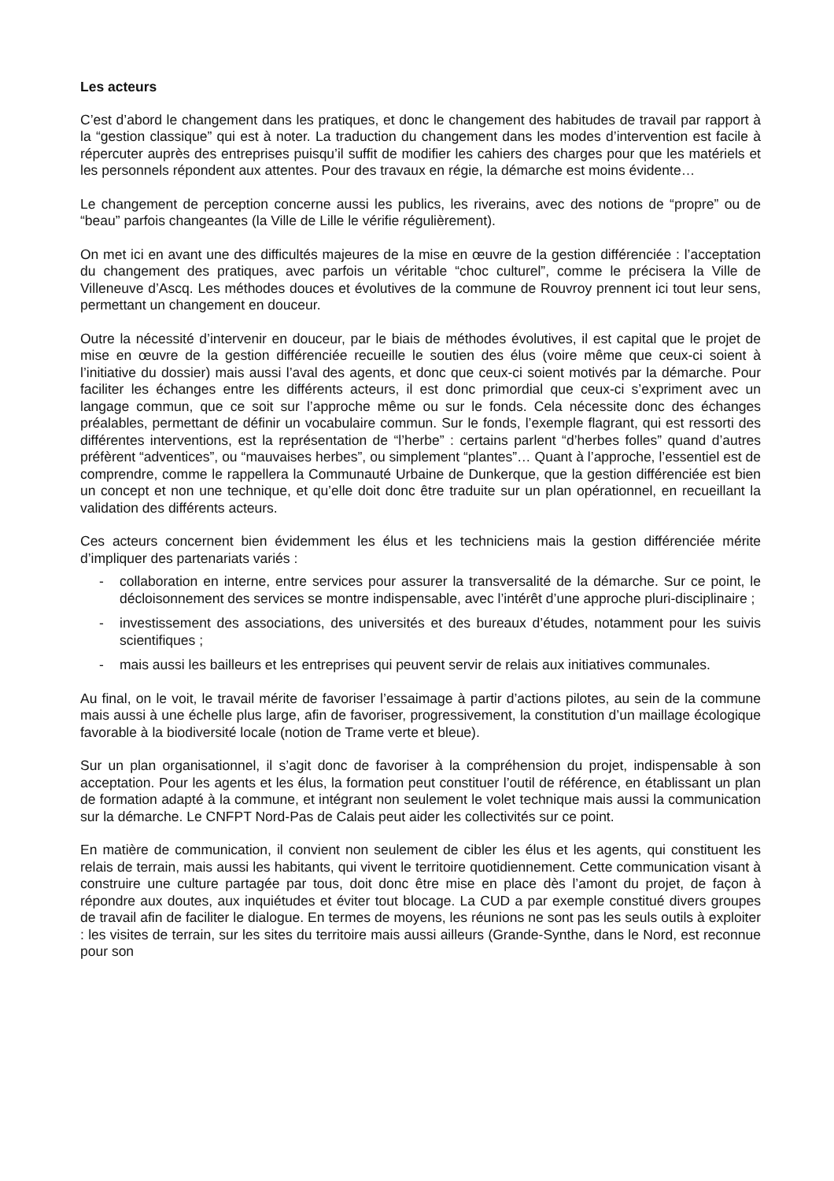Les acteurs
C’est d’abord le changement dans les pratiques, et donc le changement des habitudes de travail par rapport à la “gestion classique” qui est à noter. La traduction du changement dans les modes d’intervention est facile à répercuter auprès des entreprises puisqu’il suffit de modifier les cahiers des charges pour que les matériels et les personnels répondent aux attentes. Pour des travaux en régie, la démarche est moins évidente…
Le changement de perception concerne aussi les publics, les riverains, avec des notions de “propre” ou de “beau” parfois changeantes (la Ville de Lille le vérifie régulièrement).
On met ici en avant une des difficultés majeures de la mise en œuvre de la gestion différenciée : l’acceptation du changement des pratiques, avec parfois un véritable “choc culturel”, comme le précisera la Ville de Villeneuve d’Ascq. Les méthodes douces et évolutives de la commune de Rouvroy prennent ici tout leur sens, permettant un changement en douceur.
Outre la nécessité d’intervenir en douceur, par le biais de méthodes évolutives, il est capital que le projet de mise en œuvre de la gestion différenciée recueille le soutien des élus (voire même que ceux-ci soient à l’initiative du dossier) mais aussi l’aval des agents, et donc que ceux-ci soient motivés par la démarche. Pour faciliter les échanges entre les différents acteurs, il est donc primordial que ceux-ci s’expriment avec un langage commun, que ce soit sur l’approche même ou sur le fonds. Cela nécessite donc des échanges préalables, permettant de définir un vocabulaire commun. Sur le fonds, l’exemple flagrant, qui est ressorti des différentes interventions, est la représentation de “l’herbe” : certains parlent “d’herbes folles” quand d’autres préfèrent “adventices”, ou “mauvaises herbes”, ou simplement “plantes”… Quant à l’approche, l’essentiel est de comprendre, comme le rappellera la Communauté Urbaine de Dunkerque, que la gestion différenciée est bien un concept et non une technique, et qu’elle doit donc être traduite sur un plan opérationnel, en recueillant la validation des différents acteurs.
Ces acteurs concernent bien évidemment les élus et les techniciens mais la gestion différenciée mérite d’impliquer des partenariats variés :
- collaboration en interne, entre services pour assurer la transversalité de la démarche. Sur ce point, le décloisonnement des services se montre indispensable, avec l’intérêt d’une approche pluri-disciplinaire ;
- investissement des associations, des universités et des bureaux d’études, notamment pour les suivis scientifiques ;
- mais aussi les bailleurs et les entreprises qui peuvent servir de relais aux initiatives communales.
Au final, on le voit, le travail mérite de favoriser l’essaimage à partir d’actions pilotes, au sein de la commune mais aussi à une échelle plus large, afin de favoriser, progressivement, la constitution d’un maillage écologique favorable à la biodiversité locale (notion de Trame verte et bleue).
Sur un plan organisationnel, il s’agit donc de favoriser à la compréhension du projet, indispensable à son acceptation. Pour les agents et les élus, la formation peut constituer l’outil de référence, en établissant un plan de formation adapté à la commune, et intégrant non seulement le volet technique mais aussi la communication sur la démarche. Le CNFPT Nord-Pas de Calais peut aider les collectivités sur ce point.
En matière de communication, il convient non seulement de cibler les élus et les agents, qui constituent les relais de terrain, mais aussi les habitants, qui vivent le territoire quotidiennement. Cette communication visant à construire une culture partagée par tous, doit donc être mise en place dès l’amont du projet, de façon à répondre aux doutes, aux inquiétudes et éviter tout blocage. La CUD a par exemple constitué divers groupes de travail afin de faciliter le dialogue. En termes de moyens, les réunions ne sont pas les seuls outils à exploiter : les visites de terrain, sur les sites du territoire mais aussi ailleurs (Grande-Synthe, dans le Nord, est reconnue pour son